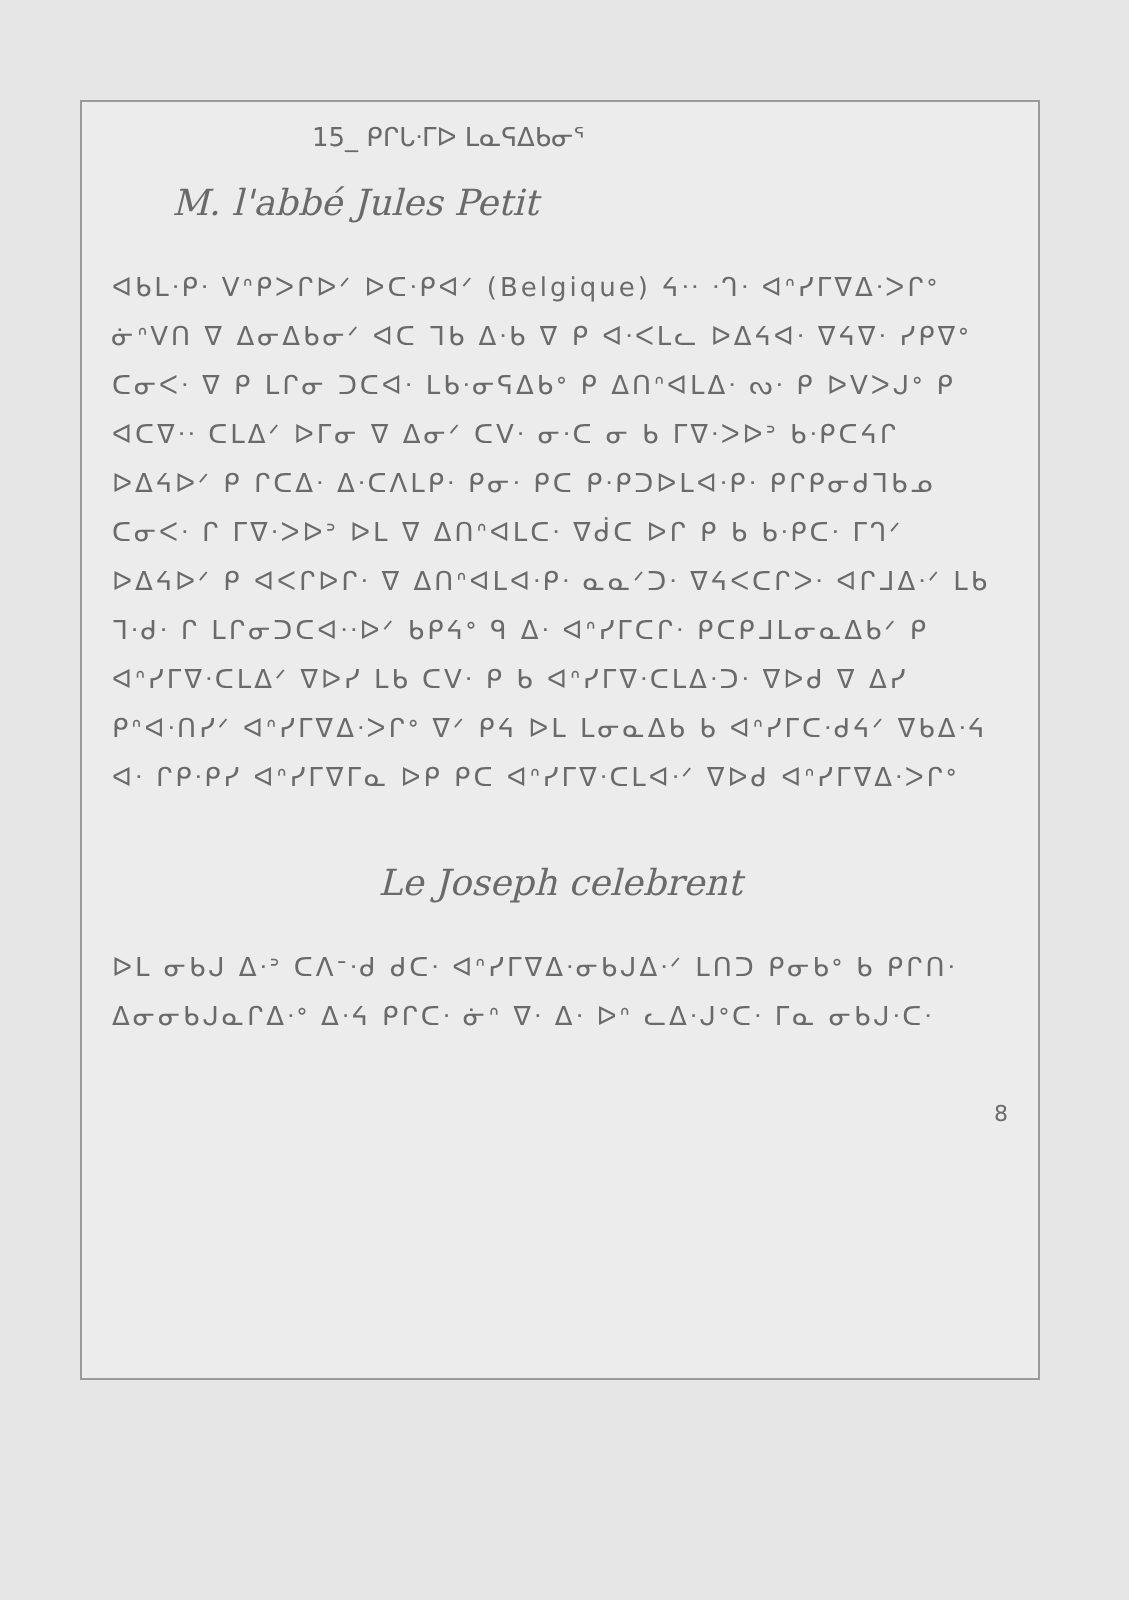15_ ᑭᒋᒐᐧᒥᐅ ᒪᓇᕋᐃᑲᓂᕐ
M. l'abbé Jules Petit
ᐊᑲᒪᐧᑭᐧ ᐯᐢᑭᐳᒋᐅᐟ ᐅᑕᐧᑭᐊᐟ (Belgique) ᔦᐧᐧ ᐧᒉᐧ ᐊᐢᓯᒥᐁᐃᐧᐳᒋᐤ ᓃᐢᐯᑎ ᐁ ᐃᓂᐃᑲᓂᐟ ᐊᑕ ᒣᑲ ᐃᐧᑲ ᐁ ᑭ ᐊᐧᐸᒪᓚ ᐅᐃᔦᐊᐧ ᐁᔦᐁᐧ ᓯᑭᐁᐤ ᑕᓂᐸᐧ ᐁ ᑭ ᒪᒋᓂ ᑐᑕᐊᐧ ᒪᑲᐧᓂᕋᐃᑲᐤ ᑭ ᐃᑎᐢᐊᒪᐃᐧ ᔓᐧ ᑭ ᐅᐯᐳᒍᐤ ᑭ ᐊᑕᐁᐧᐧ ᑕᒪᐃᐟ ᐅᒥᓂ ᐁ ᐃᓂᐟ ᑕᐯᐧ ᓂᐧᑕ ᓂ ᑲ ᒥᐁᐧᐳᐅᐣ ᑲᐧᑭᑕᔦᒋ ᐅᐃᔦᐅᐟ ᑭ ᒋᑕᐃᐧ ᐃᐧᑕᐱᒪᑭᐧ ᑭᓂᐧ ᑭᑕ ᑭᐧᑭᑐᐅᒪᐊᐧᑭᐧ ᑭᒋᑭᓂᑯᒣᑲᓄ ᑕᓂᐸᐧ ᒋ ᒥᐁᐧᐳᐅᐣ ᐅᒪ ᐁ ᐃᑎᐢᐊᒪᑕᐧ ᐁᑰᑕ ᐅᒋ ᑭ ᑲ ᑲᐧᑭᑕᐧ ᒥᒉᐟ ᐅᐃᔦᐅᐟ ᑭ ᐊᐸᒋᐅᒋᐧ ᐁ ᐃᑎᐢᐊᒪᐊᐧᑭᐧ ᓇᓇᐟᑐᐧ ᐁᔦᐸᑕᒋᐳᐧ ᐊᒋᒧᐃᐧᐟ ᒪᑲ ᒣᐧᑯᐧ ᒋ ᒪᒋᓂᑐᑕᐊᐧᐧᐅᐟ ᑲᑭᔦᐤ ᑫ ᐃᐧ ᐊᐢᓯᒥᑕᒋᐧ ᑭᑕᑭᒧᒪᓂᓇᐃᑲᐟ ᑭ ᐊᐢᓯᒥᐁᐧᑕᒪᐃᐟ ᐁᐅᓯ ᒪᑲ ᑕᐯᐧ ᑭ ᑲ ᐊᐢᓯᒥᐁᐧᑕᒪᐃᐧᑐᐧ ᐁᐅᑯ ᐁ ᐃᓯ ᑭᐢᐊᐧᑎᓯᐟ ᐊᐢᓯᒥᐁᐃᐧᐳᒋᐤ ᐁᐟ ᑭᔦ ᐅᒪ ᒪᓂᓇᐃᑲ ᑲ ᐊᐢᓯᒥᑕᐧᑯᔦᐟ ᐁᑲᐃᐧᔦ ᐊᐧ ᒋᑭᐧᑭᓯ ᐊᐢᓯᒥᐁᒥᓇ ᐅᑭ ᑭᑕ ᐊᐢᓯᒥᐁᐧᑕᒪᐊᐧᐟ ᐁᐅᑯ ᐊᐢᓯᒥᐁᐃᐧᐳᒋᐤ
Le Joseph celebrent
ᐅᒪ ᓂᑲᒍ ᐃᐧᐣ ᑕᐱᐨᐧᑯ ᑯᑕᐧ ᐊᐢᓯᒥᐁᐃᐧᓂᑲᒍᐃᐧᐟ ᒪᑎᑐ ᑭᓂᑲᐤ ᑲ ᑭᒋᑎᐧ ᐃᓂᓂᑲᒍᓇᒋᐃᐧᐤ ᐃᐧᔦ ᑭᒋᑕᐧ ᓃᐢ ᐁᐧ ᐃᐧ ᐅᐢ ᓚᐃᐧᒍᐤᑕᐧ ᒥᓇ ᓂᑲᒍᐧᑕᐧ
8